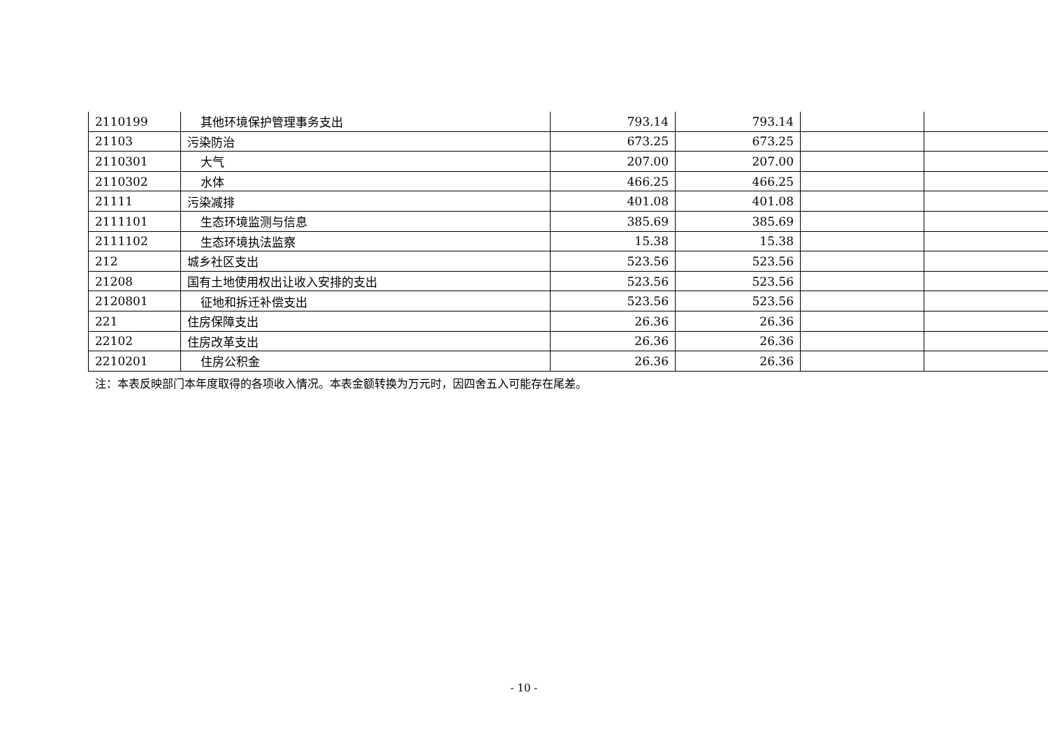| 2110199 | 其他环境保护管理事务支出 | 793.14 | 793.14 | | |
| 21103 | 污染防治 | 673.25 | 673.25 | | |
| 2110301 | 大气 | 207.00 | 207.00 | | |
| 2110302 | 水体 | 466.25 | 466.25 | | |
| 21111 | 污染减排 | 401.08 | 401.08 | | |
| 2111101 | 生态环境监测与信息 | 385.69 | 385.69 | | |
| 2111102 | 生态环境执法监察 | 15.38 | 15.38 | | |
| 212 | 城乡社区支出 | 523.56 | 523.56 | | |
| 21208 | 国有土地使用权出让收入安排的支出 | 523.56 | 523.56 | | |
| 2120801 | 征地和拆迁补偿支出 | 523.56 | 523.56 | | |
| 221 | 住房保障支出 | 26.36 | 26.36 | | |
| 22102 | 住房改革支出 | 26.36 | 26.36 | | |
| 2210201 | 住房公积金 | 26.36 | 26.36 | | |
注：本表反映部门本年度取得的各项收入情况。本表金额转换为万元时，因四舍五入可能存在尾差。
- 10 -